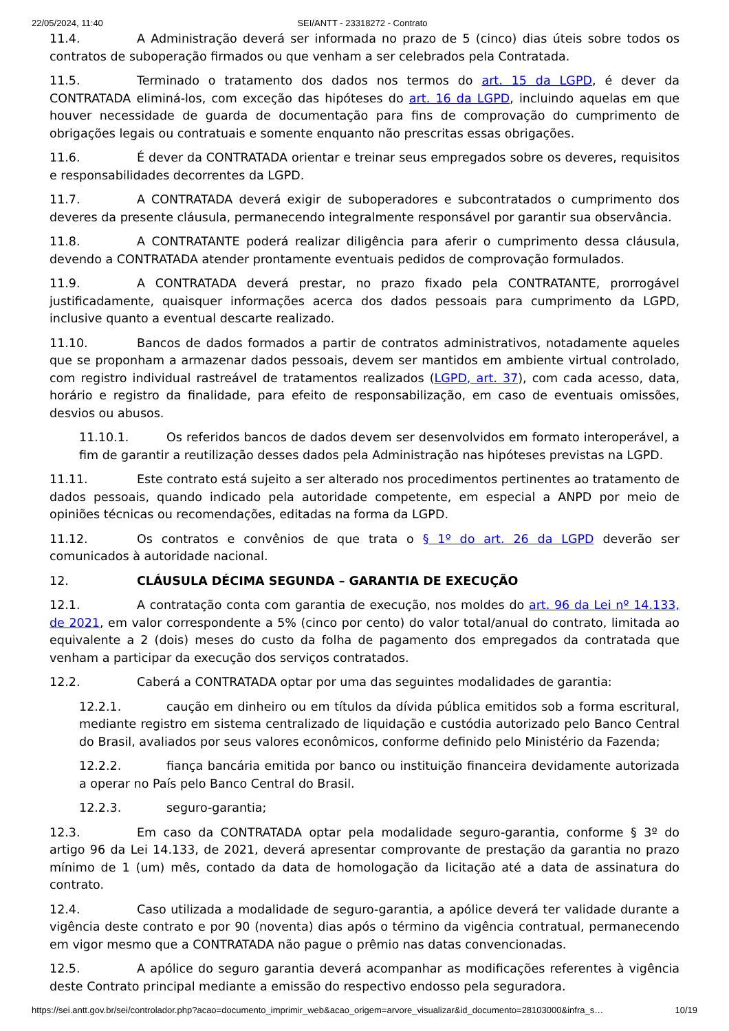22/05/2024, 11:40 SEI/ANTT - 23318272 - Contrato
11.4. A Administração deverá ser informada no prazo de 5 (cinco) dias úteis sobre todos os contratos de suboperação firmados ou que venham a ser celebrados pela Contratada.
11.5. Terminado o tratamento dos dados nos termos do art. 15 da LGPD, é dever da CONTRATADA eliminá-los, com exceção das hipóteses do art. 16 da LGPD, incluindo aquelas em que houver necessidade de guarda de documentação para fins de comprovação do cumprimento de obrigações legais ou contratuais e somente enquanto não prescritas essas obrigações.
11.6. É dever da CONTRATADA orientar e treinar seus empregados sobre os deveres, requisitos e responsabilidades decorrentes da LGPD.
11.7. A CONTRATADA deverá exigir de suboperadores e subcontratados o cumprimento dos deveres da presente cláusula, permanecendo integralmente responsável por garantir sua observância.
11.8. A CONTRATANTE poderá realizar diligência para aferir o cumprimento dessa cláusula, devendo a CONTRATADA atender prontamente eventuais pedidos de comprovação formulados.
11.9. A CONTRATADA deverá prestar, no prazo fixado pela CONTRATANTE, prorrogável justificadamente, quaisquer informações acerca dos dados pessoais para cumprimento da LGPD, inclusive quanto a eventual descarte realizado.
11.10. Bancos de dados formados a partir de contratos administrativos, notadamente aqueles que se proponham a armazenar dados pessoais, devem ser mantidos em ambiente virtual controlado, com registro individual rastreável de tratamentos realizados (LGPD, art. 37), com cada acesso, data, horário e registro da finalidade, para efeito de responsabilização, em caso de eventuais omissões, desvios ou abusos.
11.10.1. Os referidos bancos de dados devem ser desenvolvidos em formato interoperável, a fim de garantir a reutilização desses dados pela Administração nas hipóteses previstas na LGPD.
11.11. Este contrato está sujeito a ser alterado nos procedimentos pertinentes ao tratamento de dados pessoais, quando indicado pela autoridade competente, em especial a ANPD por meio de opiniões técnicas ou recomendações, editadas na forma da LGPD.
11.12. Os contratos e convênios de que trata o § 1º do art. 26 da LGPD deverão ser comunicados à autoridade nacional.
12. CLÁUSULA DÉCIMA SEGUNDA – GARANTIA DE EXECUÇÃO
12.1. A contratação conta com garantia de execução, nos moldes do art. 96 da Lei nº 14.133, de 2021, em valor correspondente a 5% (cinco por cento) do valor total/anual do contrato, limitada ao equivalente a 2 (dois) meses do custo da folha de pagamento dos empregados da contratada que venham a participar da execução dos serviços contratados.
12.2. Caberá a CONTRATADA optar por uma das seguintes modalidades de garantia:
12.2.1. caução em dinheiro ou em títulos da dívida pública emitidos sob a forma escritural, mediante registro em sistema centralizado de liquidação e custódia autorizado pelo Banco Central do Brasil, avaliados por seus valores econômicos, conforme definido pelo Ministério da Fazenda;
12.2.2. fiança bancária emitida por banco ou instituição financeira devidamente autorizada a operar no País pelo Banco Central do Brasil.
12.2.3. seguro-garantia;
12.3. Em caso da CONTRATADA optar pela modalidade seguro-garantia, conforme § 3º do artigo 96 da Lei 14.133, de 2021, deverá apresentar comprovante de prestação da garantia no prazo mínimo de 1 (um) mês, contado da data de homologação da licitação até a data de assinatura do contrato.
12.4. Caso utilizada a modalidade de seguro-garantia, a apólice deverá ter validade durante a vigência deste contrato e por 90 (noventa) dias após o término da vigência contratual, permanecendo em vigor mesmo que a CONTRATADA não pague o prêmio nas datas convencionadas.
12.5. A apólice do seguro garantia deverá acompanhar as modificações referentes à vigência deste Contrato principal mediante a emissão do respectivo endosso pela seguradora.
https://sei.antt.gov.br/sei/controlador.php?acao=documento_imprimir_web&acao_origem=arvore_visualizar&id_documento=28103000&infra_s… 10/19